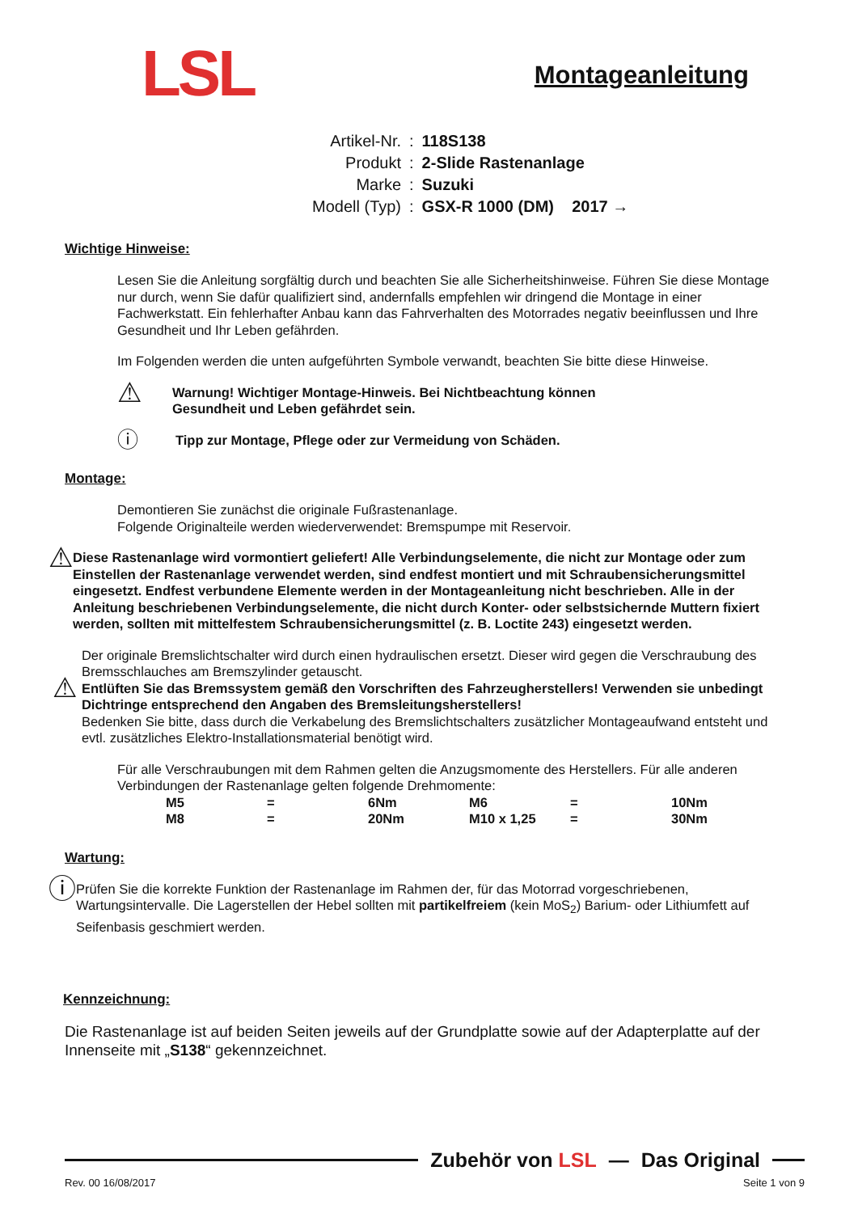LSL
Montageanleitung
| Artikel-Nr. | : | 118S138 |
| Produkt | : | 2-Slide Rastenanlage |
| Marke | : | Suzuki |
| Modell (Typ) | : | GSX-R 1000 (DM) 2017 → |
Wichtige Hinweise:
Lesen Sie die Anleitung sorgfältig durch und beachten Sie alle Sicherheitshinweise. Führen Sie diese Montage nur durch, wenn Sie dafür qualifiziert sind, andernfalls empfehlen wir dringend die Montage in einer Fachwerkstatt. Ein fehlerhafter Anbau kann das Fahrverhalten des Motorrades negativ beeinflussen und Ihre Gesundheit und Ihr Leben gefährden.
Im Folgenden werden die unten aufgeführten Symbole verwandt, beachten Sie bitte diese Hinweise.
⚠ Warnung! Wichtiger Montage-Hinweis. Bei Nichtbeachtung können
Gesundheit und Leben gefährdet sein.
ⓘ Tipp zur Montage, Pflege oder zur Vermeidung von Schäden.
Montage:
Demontieren Sie zunächst die originale Fußrastenanlage.
Folgende Originalteile werden wiederverwendet: Bremspumpe mit Reservoir.
⚠ Diese Rastenanlage wird vormontiert geliefert! Alle Verbindungselemente, die nicht zur Montage oder zum Einstellen der Rastenanlage verwendet werden, sind endfest montiert und mit Schraubensicherungsmittel eingesetzt. Endfest verbundene Elemente werden in der Montageanleitung nicht beschrieben. Alle in der Anleitung beschriebenen Verbindungselemente, die nicht durch Konter- oder selbstsichernde Muttern fixiert werden, sollten mit mittelfestem Schraubensicherungsmittel (z. B. Loctite 243) eingesetzt werden.
⚠
Der originale Bremslichtschalter wird durch einen hydraulischen ersetzt. Dieser wird gegen die Verschraubung des Bremsschlauches am Bremszylinder getauscht.
Entlüften Sie das Bremssystem gemäß den Vorschriften des Fahrzeugherstellers! Verwenden sie unbedingt Dichtringe entsprechend den Angaben des Bremsleitungsherstellers!
Bedenken Sie bitte, dass durch die Verkabelung des Bremslichtschalters zusätzlicher Montageaufwand entsteht und evtl. zusätzliches Elektro-Installationsmaterial benötigt wird.
Für alle Verschraubungen mit dem Rahmen gelten die Anzugsmomente des Herstellers. Für alle anderen Verbindungen der Rastenanlage gelten folgende Drehmomente:
| M5 | = | 6Nm | M6 | = | 10Nm |
| M8 | = | 20Nm | M10 x 1,25 | = | 30Nm |
Wartung:
ⓘ
Prüfen Sie die korrekte Funktion der Rastenanlage im Rahmen der, für das Motorrad vorgeschriebenen, Wartungsintervalle. Die Lagerstellen der Hebel sollten mit partikelfreiem (kein MoS<sub>2</sub>) Barium- oder Lithiumfett auf Seifenbasis geschmiert werden.
Kennzeichnung:
Die Rastenanlage ist auf beiden Seiten jeweils auf der Grundplatte sowie auf der Adapterplatte auf der Innenseite mit „S138“ gekennzeichnet.
Zubehör von LSL — Das Original
Rev. 00 16/08/2017 Seite 1 von 9